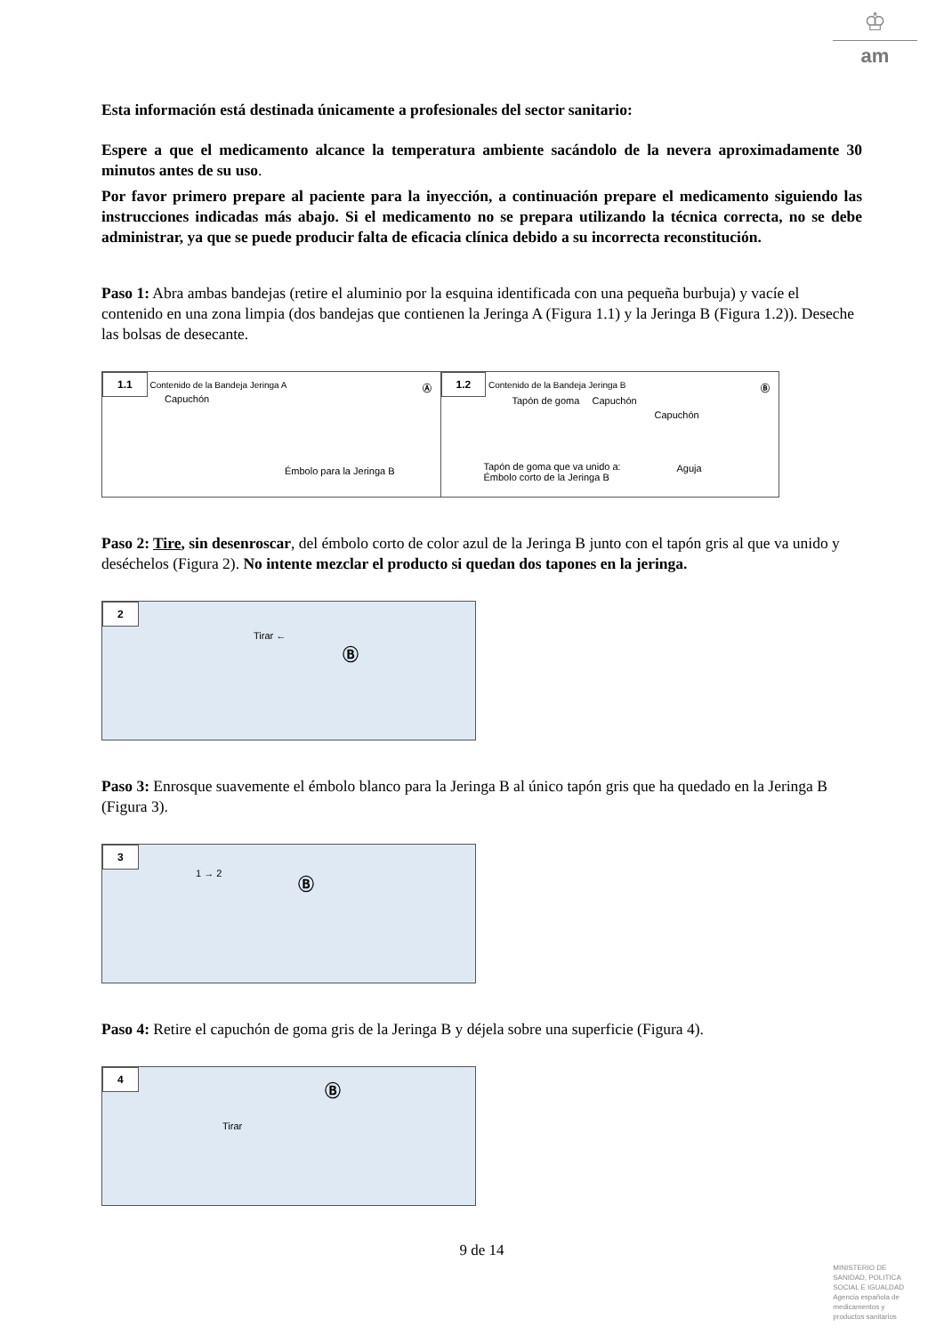♔
am
Esta información está destinada únicamente a profesionales del sector sanitario:
Espere a que el medicamento alcance la temperatura ambiente sacándolo de la nevera aproximadamente 30 minutos antes de su uso.
Por favor primero prepare al paciente para la inyección, a continuación prepare el medicamento siguiendo las instrucciones indicadas más abajo. Si el medicamento no se prepara utilizando la técnica correcta, no se debe administrar, ya que se puede producir falta de eficacia clínica debido a su incorrecta reconstitución.
Paso 1: Abra ambas bandejas (retire el aluminio por la esquina identificada con una pequeña burbuja) y vacíe el contenido en una zona limpia (dos bandejas que contienen la Jeringa A (Figura 1.1) y la Jeringa B (Figura 1.2)). Deseche las bolsas de desecante.
1.1 Contenido de la Bandeja Jeringa A
Ⓐ
Capuchón
Émbolo para la Jeringa B
1.2 Contenido de la Bandeja Jeringa B
Ⓑ
Tapón de goma Capuchón
Capuchón
Tapón de goma que va unido a:
Émbolo corto de la Jeringa B
Aguja
Paso 2: Tire, sin desenroscar, del émbolo corto de color azul de la Jeringa B junto con el tapón gris al que va unido y deséchelos (Figura 2). No intente mezclar el producto si quedan dos tapones en la jeringa.
2
Tirar ←
Ⓑ
Paso 3: Enrosque suavemente el émbolo blanco para la Jeringa B al único tapón gris que ha quedado en la Jeringa B (Figura 3).
3
1 → 2 Ⓑ
Paso 4: Retire el capuchón de goma gris de la Jeringa B y déjela sobre una superficie (Figura 4).
4
Tirar
Ⓑ
9 de 14
MINISTERIO DE
SANIDAD, POLITICA
SOCIAL E IGUALDAD
Agencia española de
medicamentos y
productos sanitarios